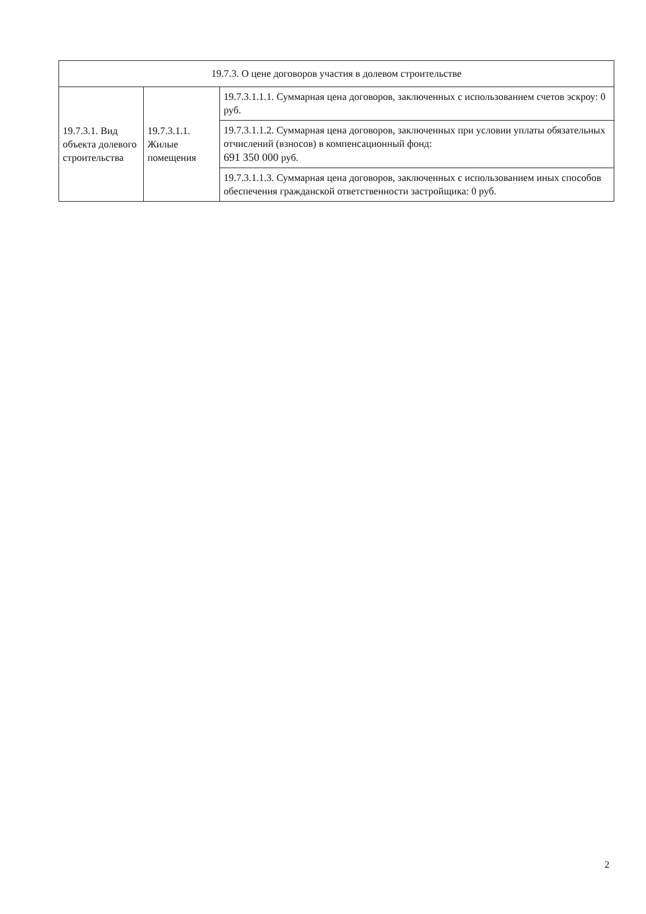| 19.7.3. О цене договоров участия в долевом строительстве | | |
| --- | --- | --- |
| 19.7.3.1. Вид объекта долевого строительства | 19.7.3.1.1. Жилые помещения | 19.7.3.1.1.1. Суммарная цена договоров, заключенных с использованием счетов эскроу: 0 руб. |
| | | 19.7.3.1.1.2. Суммарная цена договоров, заключенных при условии уплаты обязательных отчислений (взносов) в компенсационный фонд: 691 350 000 руб. |
| | | 19.7.3.1.1.3. Суммарная цена договоров, заключенных с использованием иных способов обеспечения гражданской ответственности застройщика: 0 руб. |
2